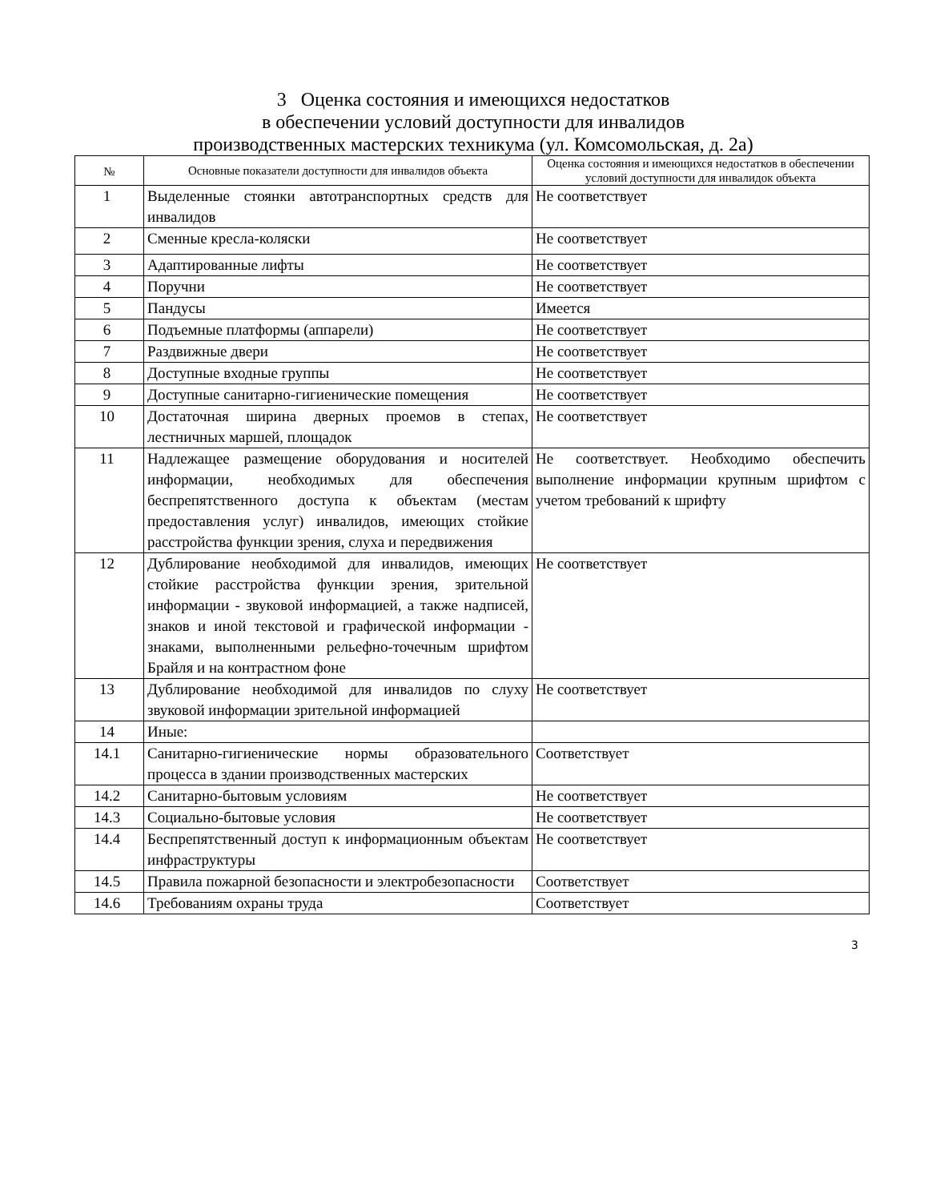3 Оценка состояния и имеющихся недостатков
в обеспечении условий доступности для инвалидов
производственных мастерских техникума (ул. Комсомольская, д. 2а)
| № | Основные показатели доступности для инвалидов объекта | Оценка состояния и имеющихся недостатков в обеспечении условий доступности для инвалидок объекта |
| --- | --- | --- |
| 1 | Выделенные стоянки автотранспортных средств для инвалидов | Не соответствует |
| 2 | Сменные кресла-коляски | Не соответствует |
| 3 | Адаптированные лифты | Не соответствует |
| 4 | Поручни | Не соответствует |
| 5 | Пандусы | Имеется |
| 6 | Подъемные платформы (аппарели) | Не соответствует |
| 7 | Раздвижные двери | Не соответствует |
| 8 | Доступные входные группы | Не соответствует |
| 9 | Доступные санитарно-гигиенические помещения | Не соответствует |
| 10 | Достаточная ширина дверных проемов в степах, лестничных маршей, площадок | Не соответствует |
| 11 | Надлежащее размещение оборудования и носителей информации, необходимых для обеспечения беспрепятственного доступа к объектам (местам предоставления услуг) инвалидов, имеющих стойкие расстройства функции зрения, слуха и передвижения | Не соответствует. Необходимо обеспечить выполнение информации крупным шрифтом с учетом требований к шрифту |
| 12 | Дублирование необходимой для инвалидов, имеющих стойкие расстройства функции зрения, зрительной информации - звуковой информацией, а также надписей, знаков и иной текстовой и графической информации - знаками, выполненными рельефно-точечным шрифтом Брайля и на контрастном фоне | Не соответствует |
| 13 | Дублирование необходимой для инвалидов по слуху звуковой информации зрительной информацией | Не соответствует |
| 14 | Иные: | |
| 14.1 | Санитарно-гигиенические нормы образовательного процесса в здании производственных мастерских | Соответствует |
| 14.2 | Санитарно-бытовым условиям | Не соответствует |
| 14.3 | Социально-бытовые условия | Не соответствует |
| 14.4 | Беспрепятственный доступ к информационным объектам инфраструктуры | Не соответствует |
| 14.5 | Правила пожарной безопасности и электробезопасности | Соответствует |
| 14.6 | Требованиям охраны труда | Соответствует |
3